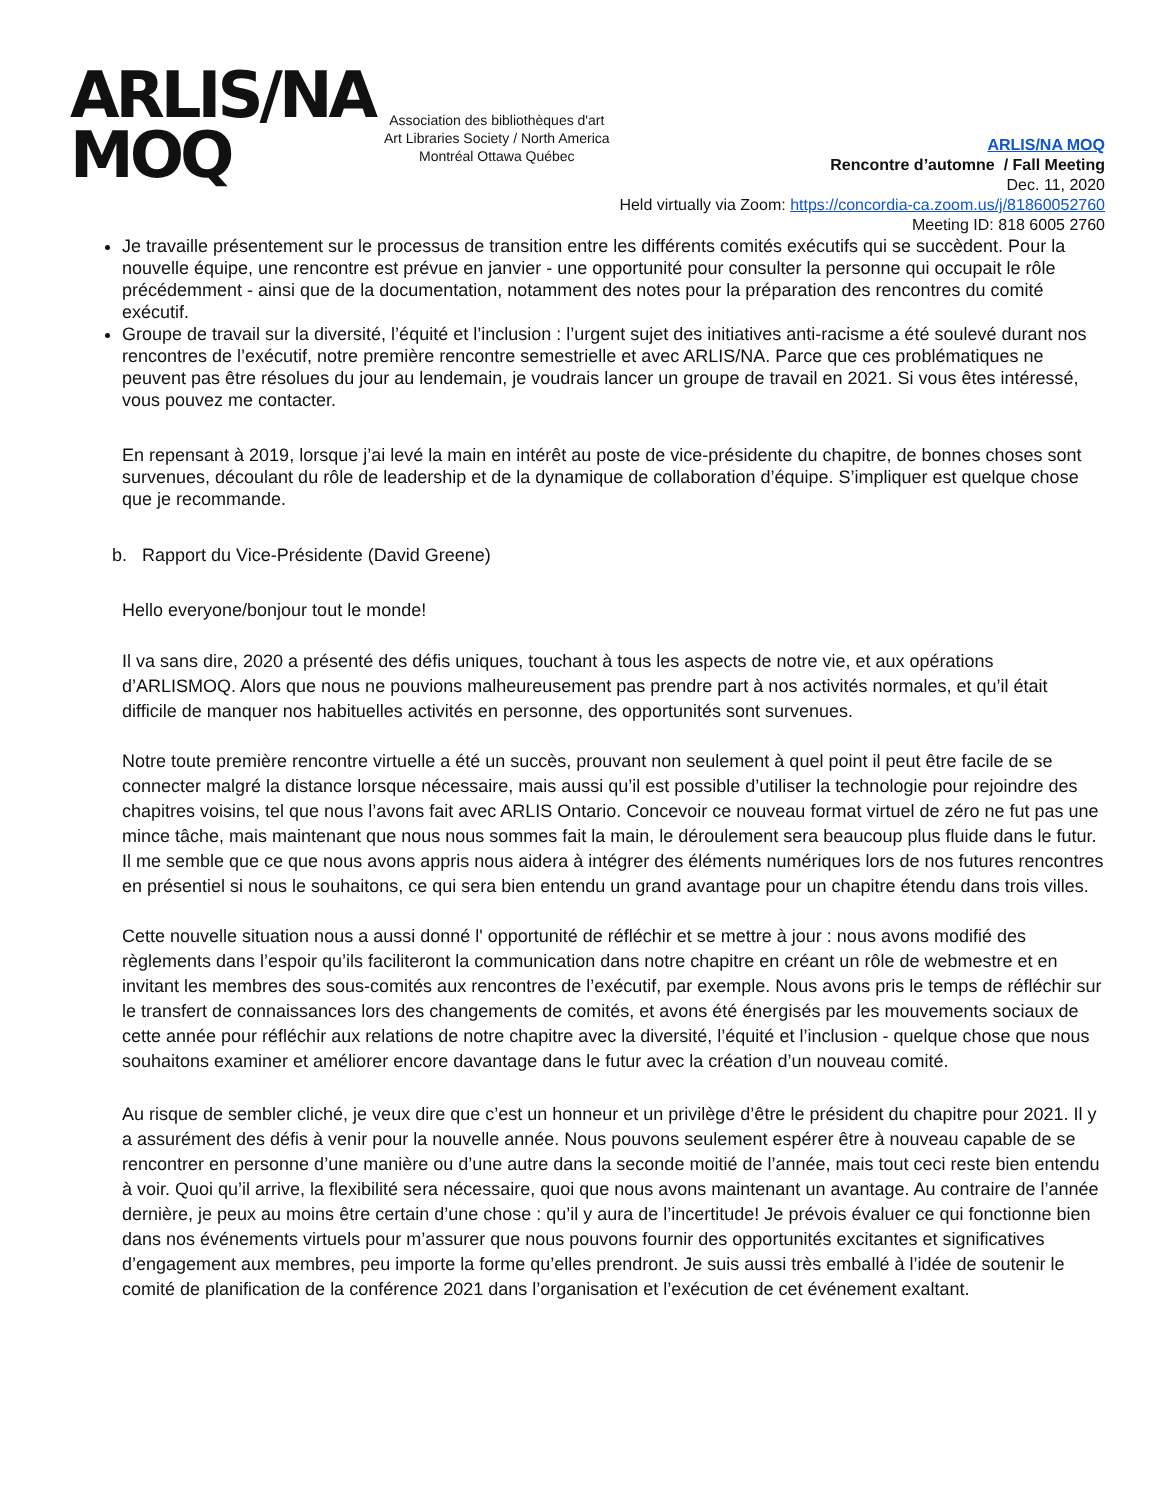ARLIS/NA
MOQ
Association des bibliothèques d'art
Art Libraries Society / North America
Montréal Ottawa Québec
ARLIS/NA MOQ
Rencontre d’automne / Fall Meeting
Dec. 11, 2020
Held virtually via Zoom: https://concordia-ca.zoom.us/j/81860052760
Meeting ID: 818 6005 2760
Je travaille présentement sur le processus de transition entre les différents comités exécutifs qui se succèdent. Pour la nouvelle équipe, une rencontre est prévue en janvier - une opportunité pour consulter la personne qui occupait le rôle précédemment - ainsi que de la documentation, notamment des notes pour la préparation des rencontres du comité exécutif.
Groupe de travail sur la diversité, l’équité et l’inclusion : l’urgent sujet des initiatives anti-racisme a été soulevé durant nos rencontres de l’exécutif, notre première rencontre semestrielle et avec ARLIS/NA. Parce que ces problématiques ne peuvent pas être résolues du jour au lendemain, je voudrais lancer un groupe de travail en 2021. Si vous êtes intéressé, vous pouvez me contacter.
En repensant à 2019, lorsque j’ai levé la main en intérêt au poste de vice-présidente du chapitre, de bonnes choses sont survenues, découlant du rôle de leadership et de la dynamique de collaboration d’équipe. S’impliquer est quelque chose que je recommande.
b. Rapport du Vice-Présidente (David Greene)
Hello everyone/bonjour tout le monde!
Il va sans dire, 2020 a présenté des défis uniques, touchant à tous les aspects de notre vie, et aux opérations d’ARLISMOQ. Alors que nous ne pouvions malheureusement pas prendre part à nos activités normales, et qu’il était difficile de manquer nos habituelles activités en personne, des opportunités sont survenues.
Notre toute première rencontre virtuelle a été un succès, prouvant non seulement à quel point il peut être facile de se connecter malgré la distance lorsque nécessaire, mais aussi qu’il est possible d’utiliser la technologie pour rejoindre des chapitres voisins, tel que nous l’avons fait avec ARLIS Ontario. Concevoir ce nouveau format virtuel de zéro ne fut pas une mince tâche, mais maintenant que nous nous sommes fait la main, le déroulement sera beaucoup plus fluide dans le futur. Il me semble que ce que nous avons appris nous aidera à intégrer des éléments numériques lors de nos futures rencontres en présentiel si nous le souhaitons, ce qui sera bien entendu un grand avantage pour un chapitre étendu dans trois villes.
Cette nouvelle situation nous a aussi donné l' opportunité de réfléchir et se mettre à jour : nous avons modifié des règlements dans l’espoir qu’ils faciliteront la communication dans notre chapitre en créant un rôle de webmestre et en invitant les membres des sous-comités aux rencontres de l’exécutif, par exemple. Nous avons pris le temps de réfléchir sur le transfert de connaissances lors des changements de comités, et avons été énergisés par les mouvements sociaux de cette année pour réfléchir aux relations de notre chapitre avec la diversité, l’équité et l’inclusion - quelque chose que nous souhaitons examiner et améliorer encore davantage dans le futur avec la création d’un nouveau comité.
Au risque de sembler cliché, je veux dire que c’est un honneur et un privilège d’être le président du chapitre pour 2021. Il y a assurément des défis à venir pour la nouvelle année. Nous pouvons seulement espérer être à nouveau capable de se rencontrer en personne d’une manière ou d’une autre dans la seconde moitié de l’année, mais tout ceci reste bien entendu à voir. Quoi qu’il arrive, la flexibilité sera nécessaire, quoi que nous avons maintenant un avantage. Au contraire de l’année dernière, je peux au moins être certain d’une chose : qu’il y aura de l’incertitude! Je prévois évaluer ce qui fonctionne bien dans nos événements virtuels pour m’assurer que nous pouvons fournir des opportunités excitantes et significatives d’engagement aux membres, peu importe la forme qu’elles prendront. Je suis aussi très emballé à l’idée de soutenir le comité de planification de la conférence 2021 dans l’organisation et l’exécution de cet événement exaltant.